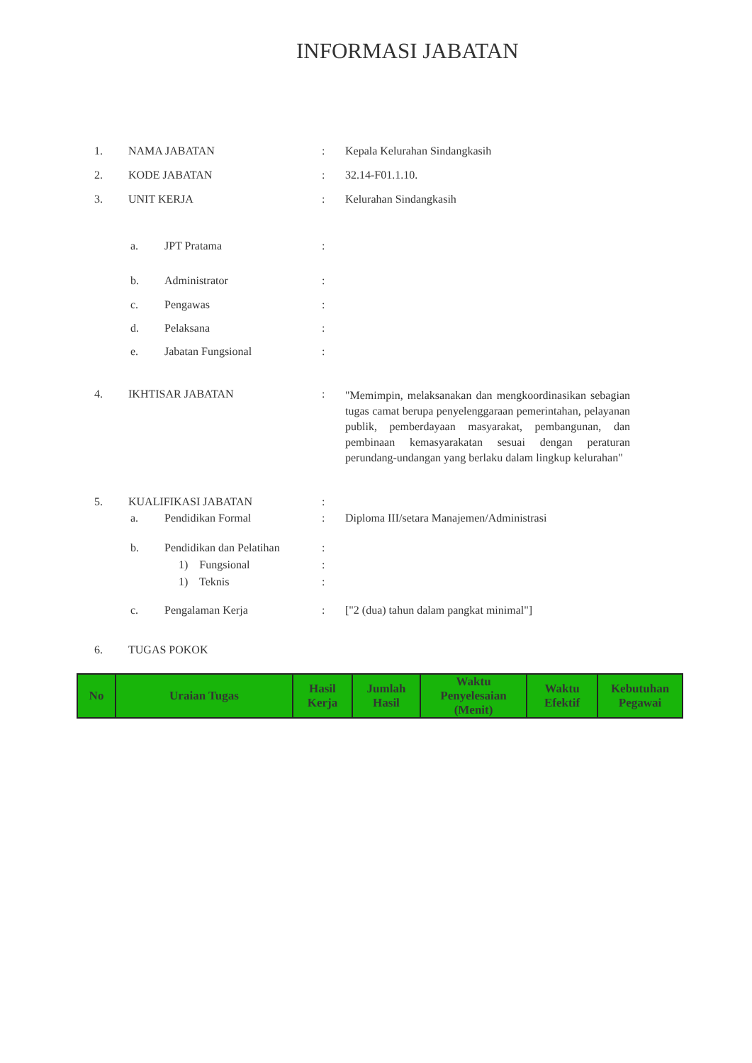INFORMASI JABATAN
1. NAMA JABATAN : Kepala Kelurahan Sindangkasih
2. KODE JABATAN : 32.14-F01.1.10.
3. UNIT KERJA : Kelurahan Sindangkasih
a. JPT Pratama :
b. Administrator :
c. Pengawas :
d. Pelaksana :
e. Jabatan Fungsional :
4. IKHTISAR JABATAN :
"Memimpin, melaksanakan dan mengkoordinasikan sebagian tugas camat berupa penyelenggaraan pemerintahan, pelayanan publik, pemberdayaan masyarakat, pembangunan, dan pembinaan kemasyarakatan sesuai dengan peraturan perundang-undangan yang berlaku dalam lingkup kelurahan"
5. KUALIFIKASI JABATAN :
a. Pendidikan Formal : Diploma III/setara Manajemen/Administrasi
b. Pendidikan dan Pelatihan
:
1) Fungsional :
1) Teknis :
c. Pengalaman Kerja : ["2 (dua) tahun dalam pangkat minimal"]
6. TUGAS POKOK
| No | Uraian Tugas | Hasil Kerja | Jumlah Hasil | Waktu Penyelesaian (Menit) | Waktu Efektif | Kebutuhan Pegawai |
| --- | --- | --- | --- | --- | --- | --- |